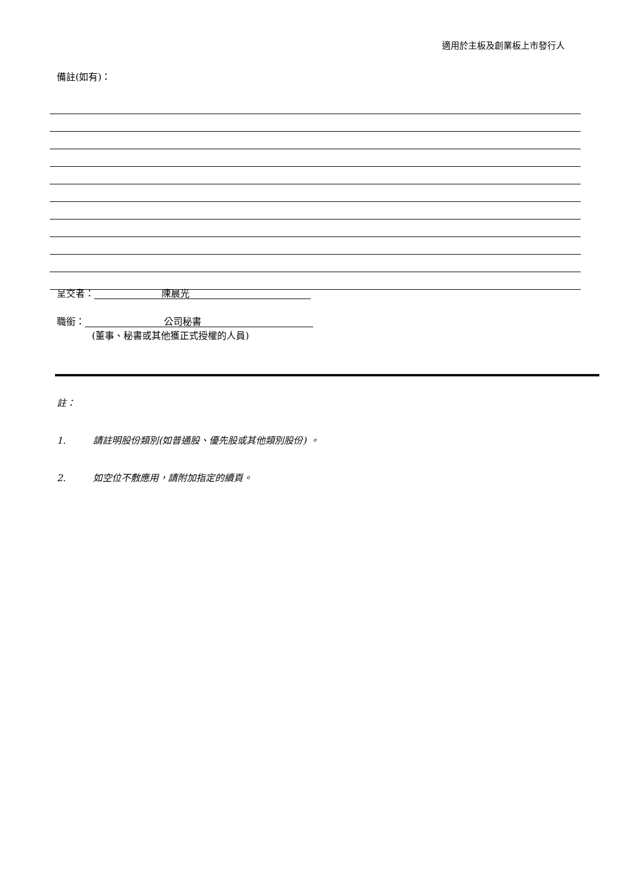適用於主板及創業板上市發行人
備註(如有)：
呈交者： 陳晨光
職銜： 公司秘書
(董事、秘書或其他獲正式授權的人員)
註：
1. 請註明股份類別(如普通股、優先股或其他類別股份) 。
2. 如空位不敷應用，請附加指定的續頁。